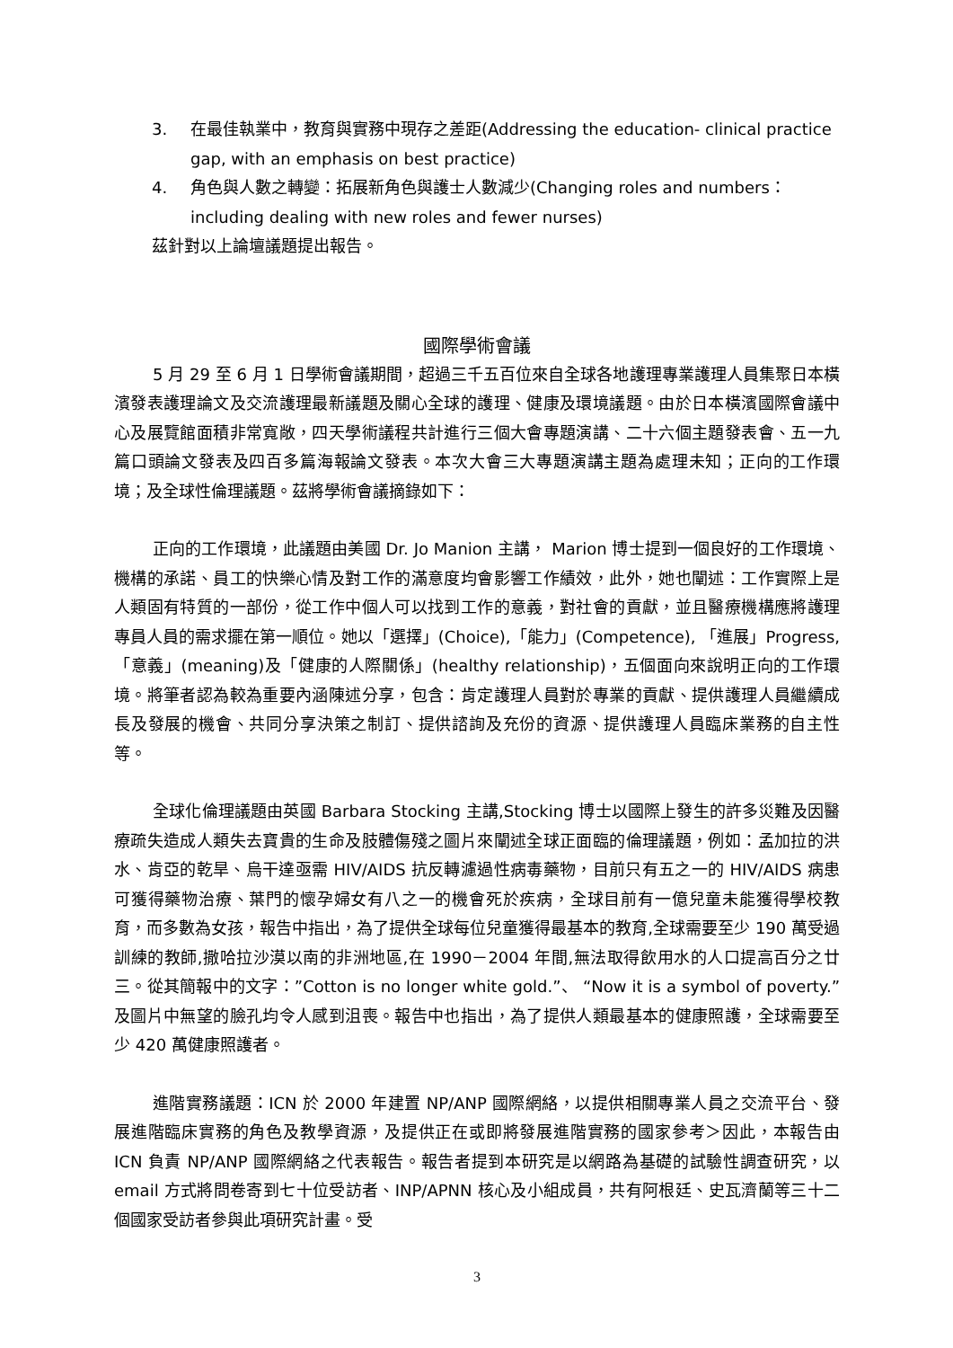3. 在最佳執業中，教育與實務中現存之差距(Addressing the education- clinical practice gap, with an emphasis on best practice)
4. 角色與人數之轉變：拓展新角色與護士人數減少(Changing roles and numbers：including dealing with new roles and fewer nurses)
茲針對以上論壇議題提出報告。
國際學術會議
5 月 29 至 6 月 1 日學術會議期間，超過三千五百位來自全球各地護理專業護理人員集聚日本橫濱發表護理論文及交流護理最新議題及關心全球的護理、健康及環境議題。由於日本橫濱國際會議中心及展覽館面積非常寬敞，四天學術議程共計進行三個大會專題演講、二十六個主題發表會、五一九篇口頭論文發表及四百多篇海報論文發表。本次大會三大專題演講主題為處理未知；正向的工作環境；及全球性倫理議題。茲將學術會議摘錄如下：
正向的工作環境，此議題由美國 Dr. Jo Manion 主講， Marion 博士提到一個良好的工作環境、機構的承諾、員工的快樂心情及對工作的滿意度均會影響工作績效，此外，她也闡述：工作實際上是人類固有特質的一部份，從工作中個人可以找到工作的意義，對社會的貢獻，並且醫療機構應將護理專員人員的需求擺在第一順位。她以「選擇」(Choice),「能力」(Competence), 「進展」Progress, 「意義」(meaning)及「健康的人際關係」(healthy relationship)，五個面向來說明正向的工作環境。將筆者認為較為重要內涵陳述分享，包含：肯定護理人員對於專業的貢獻、提供護理人員繼續成長及發展的機會、共同分享決策之制訂、提供諮詢及充份的資源、提供護理人員臨床業務的自主性等。
全球化倫理議題由英國 Barbara Stocking 主講,Stocking 博士以國際上發生的許多災難及因醫療疏失造成人類失去寶貴的生命及肢體傷殘之圖片來闡述全球正面臨的倫理議題，例如：孟加拉的洪水、肯亞的乾旱、烏干達亟需 HIV/AIDS 抗反轉濾過性病毒藥物，目前只有五之一的 HIV/AIDS 病患可獲得藥物治療、葉門的懷孕婦女有八之一的機會死於疾病，全球目前有一億兒童未能獲得學校教育，而多數為女孩，報告中指出，為了提供全球每位兒童獲得最基本的教育,全球需要至少 190 萬受過訓練的教師,撒哈拉沙漠以南的非洲地區,在 1990－2004 年間,無法取得飲用水的人口提高百分之廿三。從其簡報中的文字：”Cotton is no longer white gold.”、 “Now it is a symbol of poverty.” 及圖片中無望的臉孔均令人感到沮喪。報告中也指出，為了提供人類最基本的健康照護，全球需要至少 420 萬健康照護者。
進階實務議題：ICN 於 2000 年建置 NP/ANP 國際網絡，以提供相關專業人員之交流平台、發展進階臨床實務的角色及教學資源，及提供正在或即將發展進階實務的國家參考＞因此，本報告由 ICN 負責 NP/ANP 國際網絡之代表報告。報告者提到本研究是以網路為基礎的試驗性調查研究，以 email 方式將問卷寄到七十位受訪者、INP/APNN 核心及小組成員，共有阿根廷、史瓦濟蘭等三十二個國家受訪者參與此項研究計畫。受
3